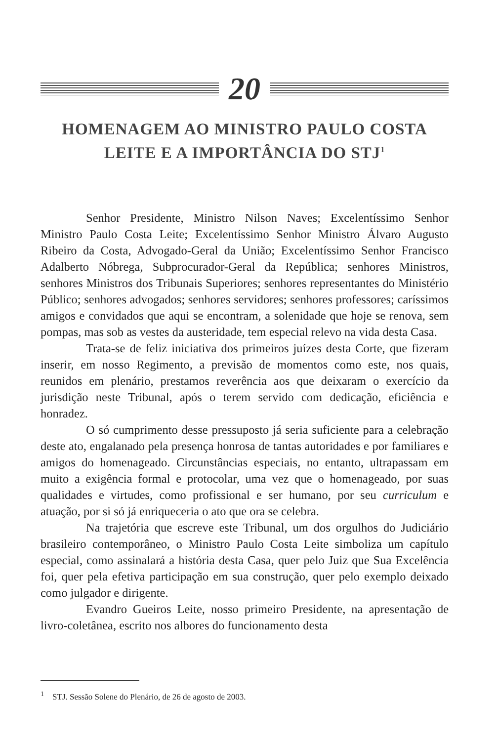20
HOMENAGEM AO MINISTRO PAULO COSTA
LEITE E A IMPORTÂNCIA DO STJ<sup>1</sup>
Senhor Presidente, Ministro Nilson Naves; Excelentíssimo Senhor Ministro Paulo Costa Leite; Excelentíssimo Senhor Ministro Álvaro Augusto Ribeiro da Costa, Advogado-Geral da União; Excelentíssimo Senhor Francisco Adalberto Nóbrega, Subprocurador-Geral da República; senhores Ministros, senhores Ministros dos Tribunais Superiores; senhores representantes do Ministério Público; senhores advogados; senhores servidores; senhores professores; caríssimos amigos e convidados que aqui se encontram, a solenidade que hoje se renova, sem pompas, mas sob as vestes da austeridade, tem especial relevo na vida desta Casa.
Trata-se de feliz iniciativa dos primeiros juízes desta Corte, que fizeram inserir, em nosso Regimento, a previsão de momentos como este, nos quais, reunidos em plenário, prestamos reverência aos que deixaram o exercício da jurisdição neste Tribunal, após o terem servido com dedicação, eficiência e honradez.
O só cumprimento desse pressuposto já seria suficiente para a celebração deste ato, engalanado pela presença honrosa de tantas autoridades e por familiares e amigos do homenageado. Circunstâncias especiais, no entanto, ultrapassam em muito a exigência formal e protocolar, uma vez que o homenageado, por suas qualidades e virtudes, como profissional e ser humano, por seu curriculum e atuação, por si só já enriqueceria o ato que ora se celebra.
Na trajetória que escreve este Tribunal, um dos orgulhos do Judiciário brasileiro contemporâneo, o Ministro Paulo Costa Leite simboliza um capítulo especial, como assinalará a história desta Casa, quer pelo Juiz que Sua Excelência foi, quer pela efetiva participação em sua construção, quer pelo exemplo deixado como julgador e dirigente.
Evandro Gueiros Leite, nosso primeiro Presidente, na apresentação de livro-coletânea, escrito nos albores do funcionamento desta
<sup>1</sup> STJ. Sessão Solene do Plenário, de 26 de agosto de 2003.